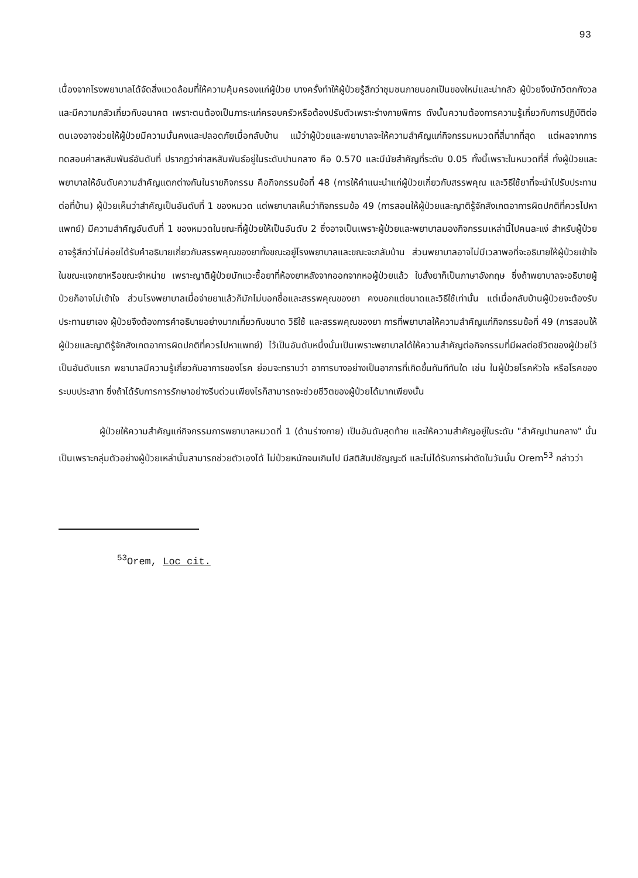93
เนื่องจากโรงพยาบาลได้จัดสิ่งแวดล้อมที่ให้ความคุ้มครองแก่ผู้ป่วย บางครั้งทำให้ผู้ป่วยรู้สึกว่าชุมชนภายนอกเป็นของใหม่และน่ากลัว ผู้ป่วยจึงมักวิตกกังวลและมีความกลัวเกี่ยวกับอนาคต เพราะตนต้องเป็นภาระแก่ครอบครัวหรือต้องปรับตัวเพราะร่างกายพิการ ดังนั้นความต้องการความรู้เกี่ยวกับการปฏิบัติต่อตนเองอาจช่วยให้ผู้ป่วยมีความมั่นคงและปลอดภัยเมื่อกลับบ้าน แม้ว่าผู้ป่วยและพยาบาลจะให้ความสำคัญแก่กิจกรรมหมวดที่สี่มากที่สุด แต่ผลจากการทดสอบค่าสหสัมพันธ์อันดับที่ ปรากฏว่าค่าสหสัมพันธ์อยู่ในระดับปานกลาง คือ 0.570 และมีนัยสำคัญที่ระดับ 0.05 ทั้งนี้เพราะในหมวดที่สี่ ทั้งผู้ป่วยและพยาบาลให้อันดับความสำคัญแตกต่างกันในรายกิจกรรม คือกิจกรรมข้อที่ 48 (การให้คำแนะนำแก่ผู้ป่วยเกี่ยวกับสรรพคุณ และวิธีใช้ยาที่จะนำไปรับประทานต่อที่บ้าน) ผู้ป่วยเห็นว่าสำคัญเป็นอันดับที่ 1 ของหมวด แต่พยาบาลเห็นว่ากิจกรรมข้อ 49 (การสอนให้ผู้ป่วยและญาติรู้จักสังเกตอาการผิดปกติที่ควรไปหาแพทย์) มีความสำคัญอันดับที่ 1 ของหมวดในขณะที่ผู้ป่วยให้เป็นอันดับ 2 ซึ่งอาจเป็นเพราะผู้ป่วยและพยาบาลมองกิจกรรมเหล่านี้ไปคนละแง่ สำหรับผู้ป่วยอาจรู้สึกว่าไม่ค่อยได้รับคำอธิบายเกี่ยวกับสรรพคุณของยาทั้งขณะอยู่โรงพยาบาลและขณะจะกลับบ้าน ส่วนพยาบาลอาจไม่มีเวลาพอที่จะอธิบายให้ผู้ป่วยเข้าใจในขณะแจกยาหรือขณะจำหน่าย เพราะญาติผู้ป่วยมักแวะซื้อยาที่ห้องยาหลังจากออกจากหอผู้ป่วยแล้ว ใบสั่งยาก็เป็นภาษาอังกฤษ ซึ่งถ้าพยาบาลจะอธิบายผู้ป่วยก็อาจไม่เข้าใจ ส่วนโรงพยาบาลเมื่อจ่ายยาแล้วก็มักไม่บอกชื่อและสรรพคุณของยา คงบอกแต่ขนาดและวิธีใช้เท่านั้น แต่เมื่อกลับบ้านผู้ป่วยจะต้องรับประทานยาเอง ผู้ป่วยจึงต้องการคำอธิบายอย่างมากเกี่ยวกับขนาด วิธีใช้ และสรรพคุณของยา การที่พยาบาลให้ความสำคัญแก่กิจกรรมข้อที่ 49 (การสอนให้ผู้ป่วยและญาติรู้จักสังเกตอาการผิดปกติที่ควรไปหาแพทย์) ไว้เป็นอันดับหนึ่งนั้นเป็นเพราะพยาบาลได้ให้ความสำคัญต่อกิจกรรมที่มีผลต่อชีวิตของผู้ป่วยไว้เป็นอันดับแรก พยาบาลมีความรู้เกี่ยวกับอาการของโรค ย่อมจะทราบว่า อาการบางอย่างเป็นอาการที่เกิดขึ้นทันทีทันใด เช่น ในผู้ป่วยโรคหัวใจ หรือโรคของระบบประสาท ซึ่งถ้าได้รับการการรักษาอย่างรีบด่วนเพียงไรก็สามารถจะช่วยชีวิตของผู้ป่วยได้มากเพียงนั้น
ผู้ป่วยให้ความสำคัญแก่กิจกรรมการพยาบาลหมวดที่ 1 (ด้านร่างกาย) เป็นอันดับสุดท้าย และให้ความสำคัญอยู่ในระดับ "สำคัญปานกลาง" นั้นเป็นเพราะกลุ่มตัวอย่างผู้ป่วยเหล่านั้นสามารถช่วยตัวเองได้ ไม่ป่วยหนักจนเกินไป มีสติสัมปชัญญะดี และไม่ได้รับการผ่าตัดในวันนั้น Orem<sup>53</sup> กล่าวว่า
<sup>53</sup> Orem, Loc cit.